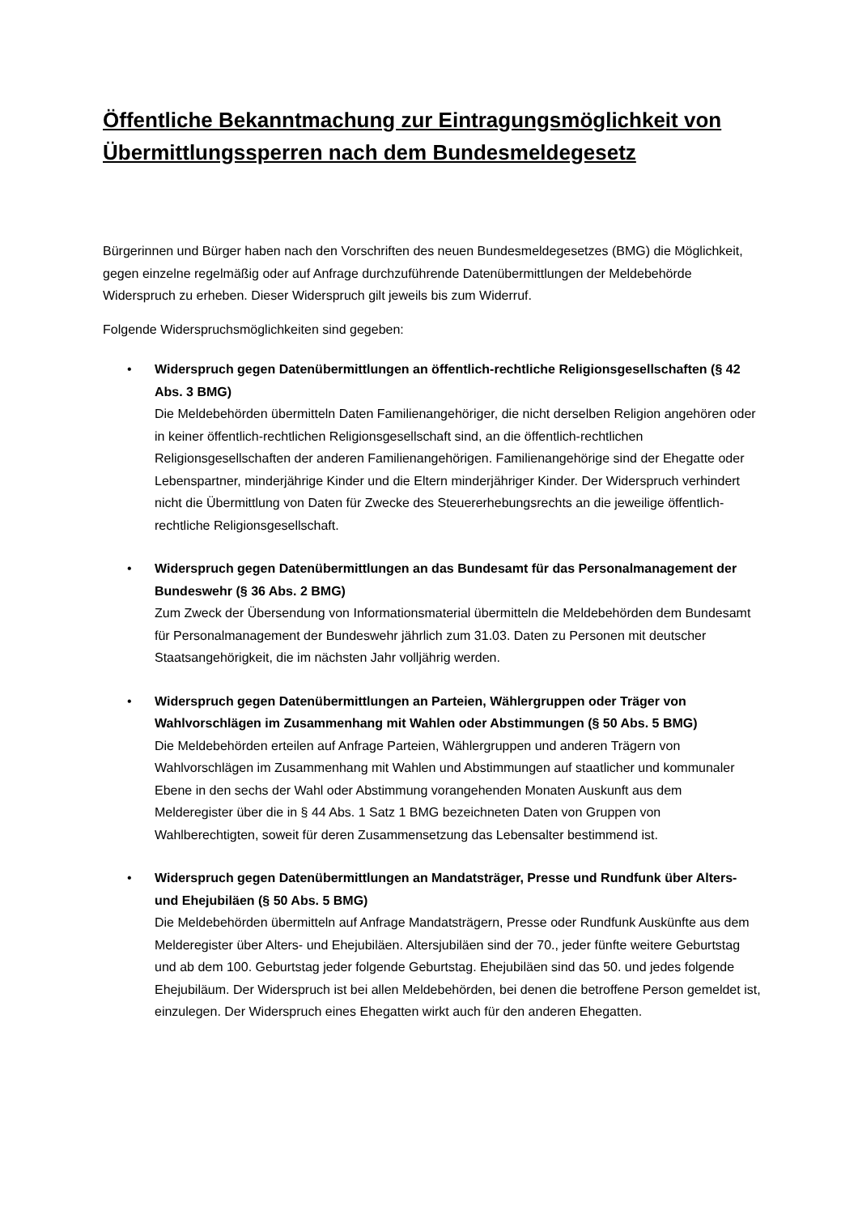Öffentliche Bekanntmachung zur Eintragungsmöglichkeit von Übermittlungssperren nach dem Bundesmeldegesetz
Bürgerinnen und Bürger haben nach den Vorschriften des neuen Bundesmeldegesetzes (BMG) die Möglichkeit, gegen einzelne regelmäßig oder auf Anfrage durchzuführende Datenübermittlungen der Meldebehörde Widerspruch zu erheben. Dieser Widerspruch gilt jeweils bis zum Widerruf.
Folgende Widerspruchsmöglichkeiten sind gegeben:
• Widerspruch gegen Datenübermittlungen an öffentlich-rechtliche Religionsgesellschaften (§ 42 Abs. 3 BMG)
Die Meldebehörden übermitteln Daten Familienangehöriger, die nicht derselben Religion angehören oder in keiner öffentlich-rechtlichen Religionsgesellschaft sind, an die öffentlich-rechtlichen Religionsgesellschaften der anderen Familienangehörigen. Familienangehörige sind der Ehegatte oder Lebenspartner, minderjährige Kinder und die Eltern minderjähriger Kinder. Der Widerspruch verhindert nicht die Übermittlung von Daten für Zwecke des Steuererhebungsrechts an die jeweilige öffentlich-rechtliche Religionsgesellschaft.
• Widerspruch gegen Datenübermittlungen an das Bundesamt für das Personalmanagement der Bundeswehr (§ 36 Abs. 2 BMG)
Zum Zweck der Übersendung von Informationsmaterial übermitteln die Meldebehörden dem Bundesamt für Personalmanagement der Bundeswehr jährlich zum 31.03. Daten zu Personen mit deutscher Staatsangehörigkeit, die im nächsten Jahr volljährig werden.
• Widerspruch gegen Datenübermittlungen an Parteien, Wählergruppen oder Träger von Wahlvorschlägen im Zusammenhang mit Wahlen oder Abstimmungen (§ 50 Abs. 5 BMG)
Die Meldebehörden erteilen auf Anfrage Parteien, Wählergruppen und anderen Trägern von Wahlvorschlägen im Zusammenhang mit Wahlen und Abstimmungen auf staatlicher und kommunaler Ebene in den sechs der Wahl oder Abstimmung vorangehenden Monaten Auskunft aus dem Melderegister über die in § 44 Abs. 1 Satz 1 BMG bezeichneten Daten von Gruppen von Wahlberechtigten, soweit für deren Zusammensetzung das Lebensalter bestimmend ist.
• Widerspruch gegen Datenübermittlungen an Mandatsträger, Presse und Rundfunk über Alters- und Ehejubiläen (§ 50 Abs. 5 BMG)
Die Meldebehörden übermitteln auf Anfrage Mandatsträgern, Presse oder Rundfunk Auskünfte aus dem Melderegister über Alters- und Ehejubiläen. Altersjubiläen sind der 70., jeder fünfte weitere Geburtstag und ab dem 100. Geburtstag jeder folgende Geburtstag. Ehejubiläen sind das 50. und jedes folgende Ehejubiläum. Der Widerspruch ist bei allen Meldebehörden, bei denen die betroffene Person gemeldet ist, einzulegen. Der Widerspruch eines Ehegatten wirkt auch für den anderen Ehegatten.